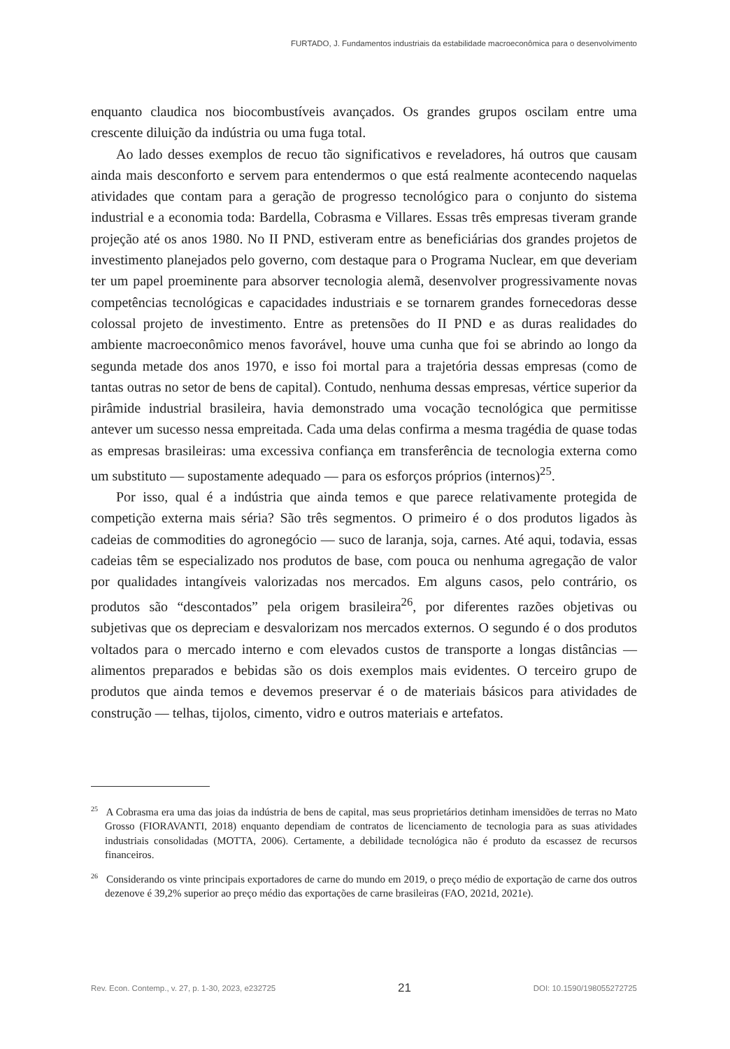FURTADO, J. Fundamentos industriais da estabilidade macroeconômica para o desenvolvimento
enquanto claudica nos biocombustíveis avançados. Os grandes grupos oscilam entre uma crescente diluição da indústria ou uma fuga total.
Ao lado desses exemplos de recuo tão significativos e reveladores, há outros que causam ainda mais desconforto e servem para entendermos o que está realmente acontecendo naquelas atividades que contam para a geração de progresso tecnológico para o conjunto do sistema industrial e a economia toda: Bardella, Cobrasma e Villares. Essas três empresas tiveram grande projeção até os anos 1980. No II PND, estiveram entre as beneficiárias dos grandes projetos de investimento planejados pelo governo, com destaque para o Programa Nuclear, em que deveriam ter um papel proeminente para absorver tecnologia alemã, desenvolver progressivamente novas competências tecnológicas e capacidades industriais e se tornarem grandes fornecedoras desse colossal projeto de investimento. Entre as pretensões do II PND e as duras realidades do ambiente macroeconômico menos favorável, houve uma cunha que foi se abrindo ao longo da segunda metade dos anos 1970, e isso foi mortal para a trajetória dessas empresas (como de tantas outras no setor de bens de capital). Contudo, nenhuma dessas empresas, vértice superior da pirâmide industrial brasileira, havia demonstrado uma vocação tecnológica que permitisse antever um sucesso nessa empreitada. Cada uma delas confirma a mesma tragédia de quase todas as empresas brasileiras: uma excessiva confiança em transferência de tecnologia externa como um substituto — supostamente adequado — para os esforços próprios (internos)<sup>25</sup>.
Por isso, qual é a indústria que ainda temos e que parece relativamente protegida de competição externa mais séria? São três segmentos. O primeiro é o dos produtos ligados às cadeias de commodities do agronegócio — suco de laranja, soja, carnes. Até aqui, todavia, essas cadeias têm se especializado nos produtos de base, com pouca ou nenhuma agregação de valor por qualidades intangíveis valorizadas nos mercados. Em alguns casos, pelo contrário, os produtos são “descontados” pela origem brasileira<sup>26</sup>, por diferentes razões objetivas ou subjetivas que os depreciam e desvalorizam nos mercados externos. O segundo é o dos produtos voltados para o mercado interno e com elevados custos de transporte a longas distâncias — alimentos preparados e bebidas são os dois exemplos mais evidentes. O terceiro grupo de produtos que ainda temos e devemos preservar é o de materiais básicos para atividades de construção — telhas, tijolos, cimento, vidro e outros materiais e artefatos.
<sup>25</sup> A Cobrasma era uma das joias da indústria de bens de capital, mas seus proprietários detinham imensidões de terras no Mato Grosso (FIORAVANTI, 2018) enquanto dependiam de contratos de licenciamento de tecnologia para as suas atividades industriais consolidadas (MOTTA, 2006). Certamente, a debilidade tecnológica não é produto da escassez de recursos financeiros.
<sup>26</sup> Considerando os vinte principais exportadores de carne do mundo em 2019, o preço médio de exportação de carne dos outros dezenove é 39,2% superior ao preço médio das exportações de carne brasileiras (FAO, 2021d, 2021e).
Rev. Econ. Contemp., v. 27, p. 1-30, 2023, e232725 21 DOI: 10.1590/198055272725